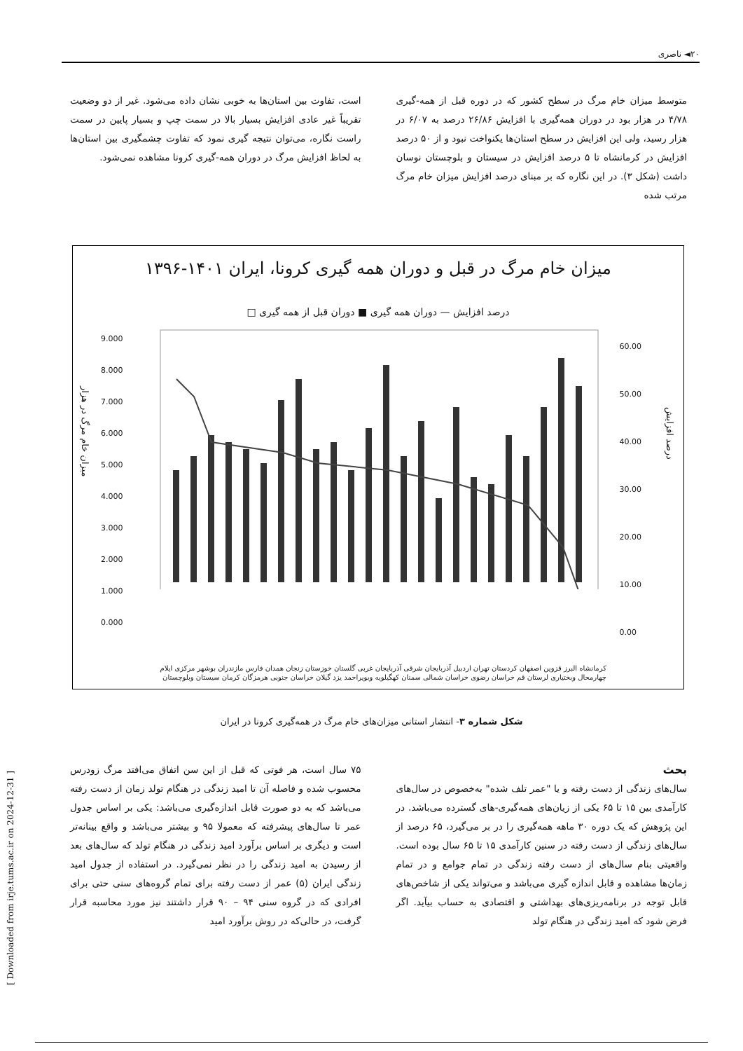۲۰◄ ناصری
متوسط میزان خام مرگ در سطح کشور که در دوره قبل از همه-گیری ۴/۷۸ در هزار بود در دوران همه‌گیری با افزایش ۲۶/۸۶ درصد به ۶/۰۷ در هزار رسید، ولی این افزایش در سطح استان‌ها یکنواخت نبود و از ۵۰ درصد افزایش در کرمانشاه تا ۵ درصد افزایش در سیستان و بلوچستان نوسان داشت (شکل ۳). در این نگاره که بر مبنای درصد افزایش میزان خام مرگ مرتب شده
است، تفاوت بین استان‌ها به خوبی نشان داده می‌شود. غیر از دو وضعیت تقریباً غیر عادی افزایش بسیار بالا در سمت چپ و بسیار پایین در سمت راست نگاره، می‌توان نتیجه گیری نمود که تفاوت چشمگیری بین استان‌ها به لحاظ افزایش مرگ در دوران همه-گیری کرونا مشاهده نمی‌شود.
میزان خام مرگ در قبل و دوران همه گیری کرونا، ایران ۱۴۰۱-۱۳۹۶
درصد افزایش — دوران همه گیری ■ دوران قبل از همه گیری □
میزان خام مرگ در هزار
درصد افزایش
کرمانشاه البرز قزوین اصفهان کردستان تهران اردبیل آذربایجان شرقی آذربایجان غربی گلستان خوزستان زنجان همدان فارس مازندران بوشهر مرکزی ایلام چهارمحال وبختیاری لرستان قم خراسان رضوی خراسان شمالی سمنان کهگیلویه وبویراحمد یزد گیلان خراسان جنوبی هرمزگان کرمان سیستان وبلوچستان
9.000
8.000
7.000
6.000
5.000
4.000
3.000
2.000
1.000
0.000
60.00
50.00
40.00
30.00
20.00
10.00
0.00
شکل شماره ۳- انتشار استانی میزان‌های خام مرگ در همه‌گیری کرونا در ایران
بحث
سال‌های زندگی از دست رفته و یا "عمر تلف شده" به‌خصوص در سال‌های کارآمدی بین ۱۵ تا ۶۵ یکی از زیان‌های همه‌گیری-های گسترده می‌باشد. در این پژوهش که یک دوره ۳۰ ماهه همه‌گیری را در بر می‌گیرد، ۶۵ درصد از سال‌های زندگی از دست رفته در سنین کارآمدی ۱۵ تا ۶۵ سال بوده است. واقعیتی بنام سال‌های از دست رفته زندگی در تمام جوامع و در تمام زمان‌ها مشاهده و قابل اندازه گیری می‌باشد و می‌تواند یکی از شاخص‌های قابل توجه در برنامه‌ریزی‌های بهداشتی و اقتصادی به حساب بیآید. اگر فرض شود که امید زندگی در هنگام تولد
۷۵ سال است، هر فوتی که قبل از این سن اتفاق می‌افتد مرگ زودرس محسوب شده و فاصله آن تا امید زندگی در هنگام تولد زمان از دست رفته می‌باشد که به دو صورت قابل اندازه‌گیری می‌باشد: یکی بر اساس جدول عمر تا سال‌های پیشرفته که معمولا ۹۵ و بیشتر می‌باشد و واقع بینانه‌تر است و دیگری بر اساس برآورد امید زندگی در هنگام تولد که سال‌های بعد از رسیدن به امید زندگی را در نظر نمی‌گیرد. در استفاده از جدول امید زندگی ایران (۵) عمر از دست رفته برای تمام گروه‌های سنی حتی برای افرادی که در گروه سنی ۹۴ – ۹۰ قرار داشتند نیز مورد محاسبه قرار گرفت، در حالی‌که در روش برآورد امید
[ Downloaded from irje.tums.ac.ir on 2024-12-31 ]